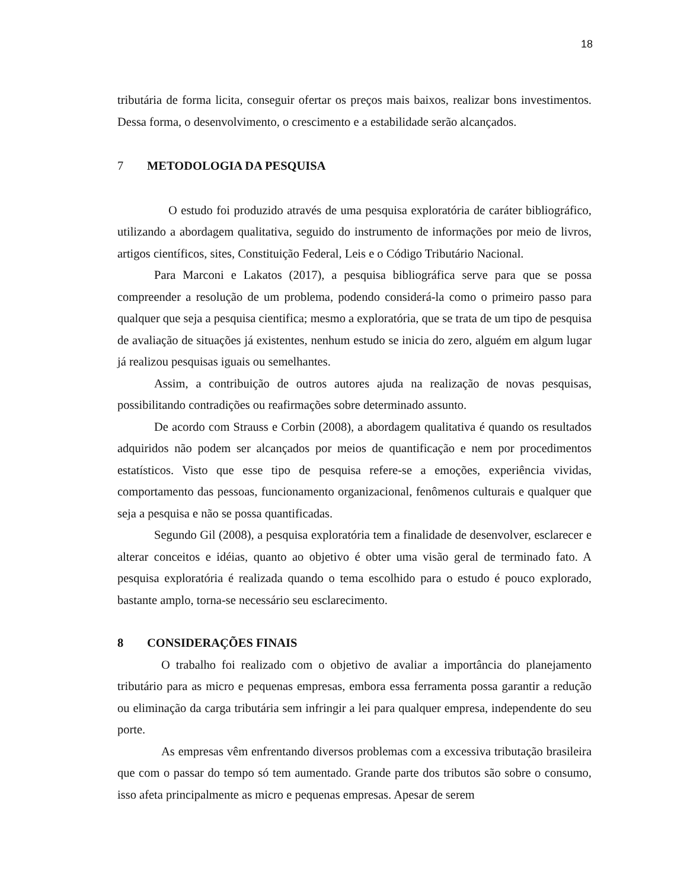18
tributária de forma licita, conseguir ofertar os preços mais baixos, realizar bons investimentos. Dessa forma, o desenvolvimento, o crescimento e a estabilidade serão alcançados.
7 METODOLOGIA DA PESQUISA
O estudo foi produzido através de uma pesquisa exploratória de caráter bibliográfico, utilizando a abordagem qualitativa, seguido do instrumento de informações por meio de livros, artigos científicos, sites, Constituição Federal, Leis e o Código Tributário Nacional.
Para Marconi e Lakatos (2017), a pesquisa bibliográfica serve para que se possa compreender a resolução de um problema, podendo considerá-la como o primeiro passo para qualquer que seja a pesquisa cientifica; mesmo a exploratória, que se trata de um tipo de pesquisa de avaliação de situações já existentes, nenhum estudo se inicia do zero, alguém em algum lugar já realizou pesquisas iguais ou semelhantes.
Assim, a contribuição de outros autores ajuda na realização de novas pesquisas, possibilitando contradições ou reafirmações sobre determinado assunto.
De acordo com Strauss e Corbin (2008), a abordagem qualitativa é quando os resultados adquiridos não podem ser alcançados por meios de quantificação e nem por procedimentos estatísticos. Visto que esse tipo de pesquisa refere-se a emoções, experiência vividas, comportamento das pessoas, funcionamento organizacional, fenômenos culturais e qualquer que seja a pesquisa e não se possa quantificadas.
Segundo Gil (2008), a pesquisa exploratória tem a finalidade de desenvolver, esclarecer e alterar conceitos e idéias, quanto ao objetivo é obter uma visão geral de terminado fato. A pesquisa exploratória é realizada quando o tema escolhido para o estudo é pouco explorado, bastante amplo, torna-se necessário seu esclarecimento.
8 CONSIDERAÇÕES FINAIS
O trabalho foi realizado com o objetivo de avaliar a importância do planejamento tributário para as micro e pequenas empresas, embora essa ferramenta possa garantir a redução ou eliminação da carga tributária sem infringir a lei para qualquer empresa, independente do seu porte.
As empresas vêm enfrentando diversos problemas com a excessiva tributação brasileira que com o passar do tempo só tem aumentado. Grande parte dos tributos são sobre o consumo, isso afeta principalmente as micro e pequenas empresas. Apesar de serem